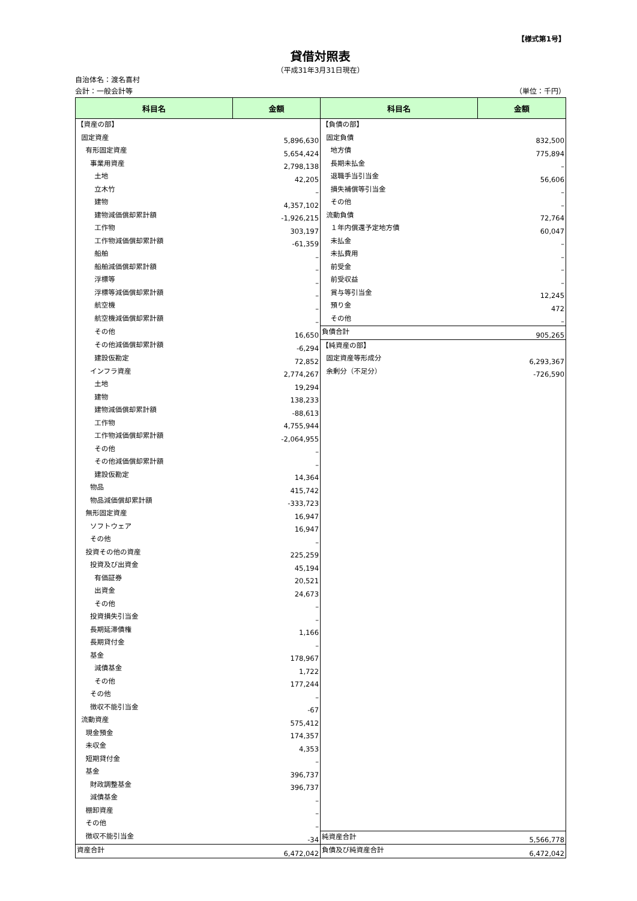【様式第1号】
貸借対照表
（平成31年3月31日現在）
自治体名：渡名喜村
会計：一般会計等
（単位：千円）
| 科目名 | 金額 | 科目名 | 金額 |
| --- | --- | --- | --- |
| 【資産の部】 | | 【負債の部】 | |
| 固定資産 | 5,896,630 | 固定負債 | 832,500 |
| 有形固定資産 | 5,654,424 | 地方債 | 775,894 |
| 事業用資産 | 2,798,138 | 長期未払金 | – |
| 土地 | 42,205 | 退職手当引当金 | 56,606 |
| 立木竹 | – | 損失補償等引当金 | – |
| 建物 | 4,357,102 | その他 | – |
| 建物減価償却累計額 | -1,926,215 | 流動負債 | 72,764 |
| 工作物 | 303,197 | １年内償還予定地方債 | 60,047 |
| 工作物減価償却累計額 | -61,359 | 未払金 | – |
| 船舶 | – | 未払費用 | – |
| 船舶減価償却累計額 | – | 前受金 | – |
| 浮標等 | – | 前受収益 | – |
| 浮標等減価償却累計額 | – | 賞与等引当金 | 12,245 |
| 航空機 | – | 預り金 | 472 |
| 航空機減価償却累計額 | – | その他 | – |
| その他 | 16,650 | 負債合計 | 905,265 |
| その他減価償却累計額 | -6,294 | 【純資産の部】 | |
| 建設仮勘定 | 72,852 | 固定資産等形成分 | 6,293,367 |
| インフラ資産 | 2,774,267 | 余剰分（不足分） | -726,590 |
| 土地 | 19,294 | | |
| 建物 | 138,233 | | |
| 建物減価償却累計額 | -88,613 | | |
| 工作物 | 4,755,944 | | |
| 工作物減価償却累計額 | -2,064,955 | | |
| その他 | – | | |
| その他減価償却累計額 | – | | |
| 建設仮勘定 | 14,364 | | |
| 物品 | 415,742 | | |
| 物品減価償却累計額 | -333,723 | | |
| 無形固定資産 | 16,947 | | |
| ソフトウェア | 16,947 | | |
| その他 | – | | |
| 投資その他の資産 | 225,259 | | |
| 投資及び出資金 | 45,194 | | |
| 有価証券 | 20,521 | | |
| 出資金 | 24,673 | | |
| その他 | – | | |
| 投資損失引当金 | – | | |
| 長期延滞債権 | 1,166 | | |
| 長期貸付金 | – | | |
| 基金 | 178,967 | | |
| 減債基金 | 1,722 | | |
| その他 | 177,244 | | |
| その他 | – | | |
| 徴収不能引当金 | -67 | | |
| 流動資産 | 575,412 | | |
| 現金預金 | 174,357 | | |
| 未収金 | 4,353 | | |
| 短期貸付金 | – | | |
| 基金 | 396,737 | | |
| 財政調整基金 | 396,737 | | |
| 減債基金 | – | | |
| 棚卸資産 | – | | |
| その他 | – | | |
| 徴収不能引当金 | -34 | 純資産合計 | 5,566,778 |
| 資産合計 | 6,472,042 | 負債及び純資産合計 | 6,472,042 |